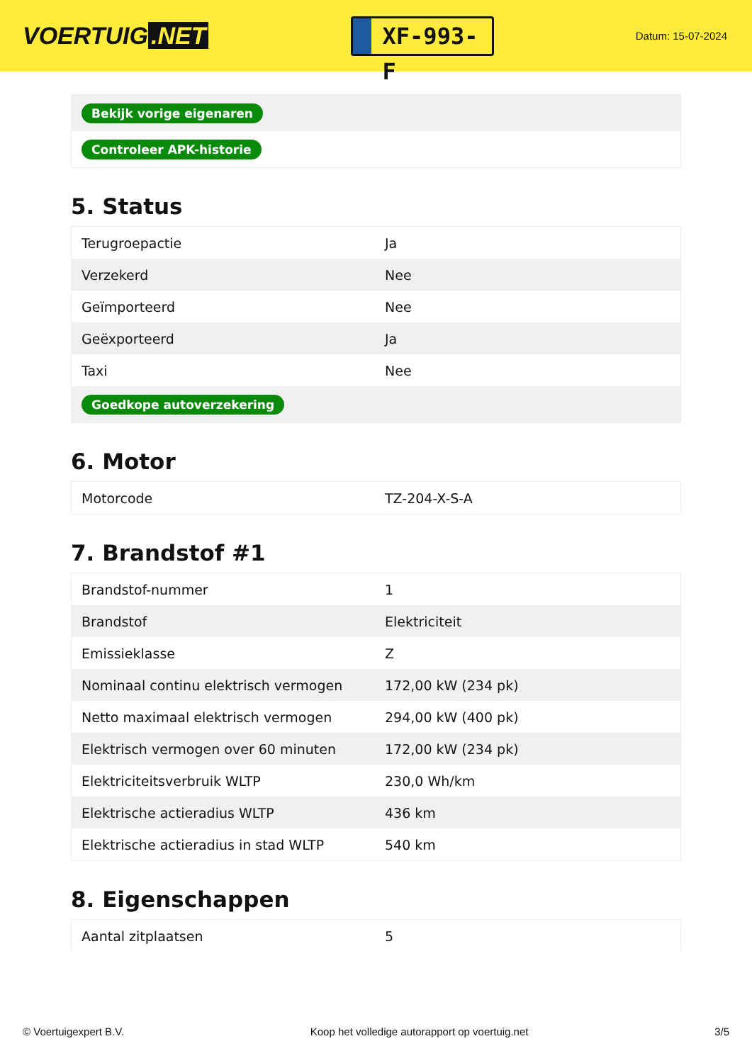VOERTUIG.NET
XF-993-F
Datum: 15-07-2024
| Bekijk vorige eigenaren |
| Controleer APK-historie |
5. Status
| Terugroepactie | Ja |
| Verzekerd | Nee |
| Geïmporteerd | Nee |
| Geëxporteerd | Ja |
| Taxi | Nee |
| Goedkope autoverzekering | |
6. Motor
| Motorcode | TZ-204-X-S-A |
7. Brandstof #1
| Brandstof-nummer | 1 |
| Brandstof | Elektriciteit |
| Emissieklasse | Z |
| Nominaal continu elektrisch vermogen | 172,00 kW (234 pk) |
| Netto maximaal elektrisch vermogen | 294,00 kW (400 pk) |
| Elektrisch vermogen over 60 minuten | 172,00 kW (234 pk) |
| Elektriciteitsverbruik WLTP | 230,0 Wh/km |
| Elektrische actieradius WLTP | 436 km |
| Elektrische actieradius in stad WLTP | 540 km |
8. Eigenschappen
| Aantal zitplaatsen | 5 |
© Voertuigexpert B.V. Koop het volledige autorapport op voertuig.net 3/5